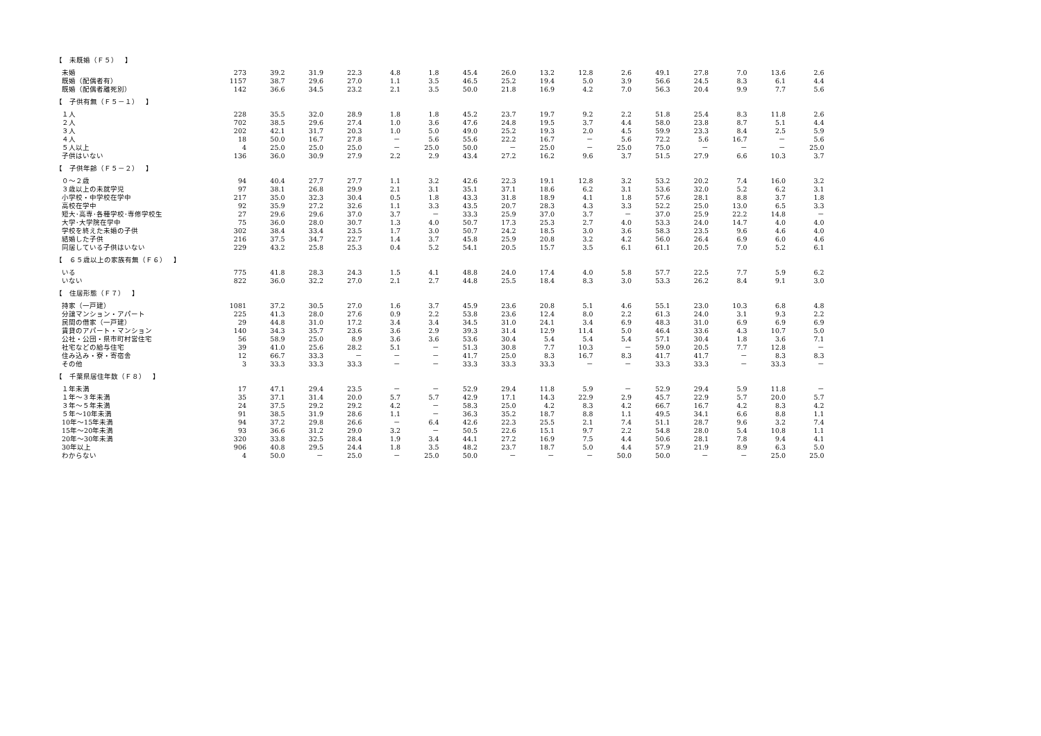| 【 未既婚（Ｆ５） 】 | | | | | | | | | | | | | | | | |
| 未婚 | 273 | 39.2 | 31.9 | 22.3 | 4.8 | 1.8 | 45.4 | 26.0 | 13.2 | 12.8 | 2.6 | 49.1 | 27.8 | 7.0 | 13.6 | 2.6 |
| 既婚（配偶者有） | 1157 | 38.7 | 29.6 | 27.0 | 1.1 | 3.5 | 46.5 | 25.2 | 19.4 | 5.0 | 3.9 | 56.6 | 24.5 | 8.3 | 6.1 | 4.4 |
| 既婚（配偶者離死別） | 142 | 36.6 | 34.5 | 23.2 | 2.1 | 3.5 | 50.0 | 21.8 | 16.9 | 4.2 | 7.0 | 56.3 | 20.4 | 9.9 | 7.7 | 5.6 |
| 【 子供有無（Ｆ５－１） 】 | | | | | | | | | | | | | | | | |
| １人 | 228 | 35.5 | 32.0 | 28.9 | 1.8 | 1.8 | 45.2 | 23.7 | 19.7 | 9.2 | 2.2 | 51.8 | 25.4 | 8.3 | 11.8 | 2.6 |
| ２人 | 702 | 38.5 | 29.6 | 27.4 | 1.0 | 3.6 | 47.6 | 24.8 | 19.5 | 3.7 | 4.4 | 58.0 | 23.8 | 8.7 | 5.1 | 4.4 |
| ３人 | 202 | 42.1 | 31.7 | 20.3 | 1.0 | 5.0 | 49.0 | 25.2 | 19.3 | 2.0 | 4.5 | 59.9 | 23.3 | 8.4 | 2.5 | 5.9 |
| ４人 | 18 | 50.0 | 16.7 | 27.8 | － | 5.6 | 55.6 | 22.2 | 16.7 | － | 5.6 | 72.2 | 5.6 | 16.7 | － | 5.6 |
| ５人以上 | 4 | 25.0 | 25.0 | 25.0 | － | 25.0 | 50.0 | － | 25.0 | － | 25.0 | 75.0 | － | － | － | 25.0 |
| 子供はいない | 136 | 36.0 | 30.9 | 27.9 | 2.2 | 2.9 | 43.4 | 27.2 | 16.2 | 9.6 | 3.7 | 51.5 | 27.9 | 6.6 | 10.3 | 3.7 |
| 【 子供年齢（Ｆ５－２） 】 | | | | | | | | | | | | | | | | |
| ０～２歳 | 94 | 40.4 | 27.7 | 27.7 | 1.1 | 3.2 | 42.6 | 22.3 | 19.1 | 12.8 | 3.2 | 53.2 | 20.2 | 7.4 | 16.0 | 3.2 |
| ３歳以上の未就学児 | 97 | 38.1 | 26.8 | 29.9 | 2.1 | 3.1 | 35.1 | 37.1 | 18.6 | 6.2 | 3.1 | 53.6 | 32.0 | 5.2 | 6.2 | 3.1 |
| 小学校・中学校在学中 | 217 | 35.0 | 32.3 | 30.4 | 0.5 | 1.8 | 43.3 | 31.8 | 18.9 | 4.1 | 1.8 | 57.6 | 28.1 | 8.8 | 3.7 | 1.8 |
| 高校在学中 | 92 | 35.9 | 27.2 | 32.6 | 1.1 | 3.3 | 43.5 | 20.7 | 28.3 | 4.3 | 3.3 | 52.2 | 25.0 | 13.0 | 6.5 | 3.3 |
| 短大･高専･各種学校･専修学校生 | 27 | 29.6 | 29.6 | 37.0 | 3.7 | － | 33.3 | 25.9 | 37.0 | 3.7 | － | 37.0 | 25.9 | 22.2 | 14.8 | － |
| 大学･大学院在学中 | 75 | 36.0 | 28.0 | 30.7 | 1.3 | 4.0 | 50.7 | 17.3 | 25.3 | 2.7 | 4.0 | 53.3 | 24.0 | 14.7 | 4.0 | 4.0 |
| 学校を終えた未婚の子供 | 302 | 38.4 | 33.4 | 23.5 | 1.7 | 3.0 | 50.7 | 24.2 | 18.5 | 3.0 | 3.6 | 58.3 | 23.5 | 9.6 | 4.6 | 4.0 |
| 結婚した子供 | 216 | 37.5 | 34.7 | 22.7 | 1.4 | 3.7 | 45.8 | 25.9 | 20.8 | 3.2 | 4.2 | 56.0 | 26.4 | 6.9 | 6.0 | 4.6 |
| 同居している子供はいない | 229 | 43.2 | 25.8 | 25.3 | 0.4 | 5.2 | 54.1 | 20.5 | 15.7 | 3.5 | 6.1 | 61.1 | 20.5 | 7.0 | 5.2 | 6.1 |
| 【 ６５歳以上の家族有無（Ｆ６） 】 | | | | | | | | | | | | | | | | |
| いる | 775 | 41.8 | 28.3 | 24.3 | 1.5 | 4.1 | 48.8 | 24.0 | 17.4 | 4.0 | 5.8 | 57.7 | 22.5 | 7.7 | 5.9 | 6.2 |
| いない | 822 | 36.0 | 32.2 | 27.0 | 2.1 | 2.7 | 44.8 | 25.5 | 18.4 | 8.3 | 3.0 | 53.3 | 26.2 | 8.4 | 9.1 | 3.0 |
| 【 住居形態（Ｆ７） 】 | | | | | | | | | | | | | | | | |
| 持家（一戸建） | 1081 | 37.2 | 30.5 | 27.0 | 1.6 | 3.7 | 45.9 | 23.6 | 20.8 | 5.1 | 4.6 | 55.1 | 23.0 | 10.3 | 6.8 | 4.8 |
| 分譲マンション・アパート | 225 | 41.3 | 28.0 | 27.6 | 0.9 | 2.2 | 53.8 | 23.6 | 12.4 | 8.0 | 2.2 | 61.3 | 24.0 | 3.1 | 9.3 | 2.2 |
| 民間の借家（一戸建） | 29 | 44.8 | 31.0 | 17.2 | 3.4 | 3.4 | 34.5 | 31.0 | 24.1 | 3.4 | 6.9 | 48.3 | 31.0 | 6.9 | 6.9 | 6.9 |
| 賃貸のアパート・マンション | 140 | 34.3 | 35.7 | 23.6 | 3.6 | 2.9 | 39.3 | 31.4 | 12.9 | 11.4 | 5.0 | 46.4 | 33.6 | 4.3 | 10.7 | 5.0 |
| 公社・公団・県市町村営住宅 | 56 | 58.9 | 25.0 | 8.9 | 3.6 | 3.6 | 53.6 | 30.4 | 5.4 | 5.4 | 5.4 | 57.1 | 30.4 | 1.8 | 3.6 | 7.1 |
| 社宅などの給与住宅 | 39 | 41.0 | 25.6 | 28.2 | 5.1 | － | 51.3 | 30.8 | 7.7 | 10.3 | － | 59.0 | 20.5 | 7.7 | 12.8 | － |
| 住み込み・寮・寄宿舎 | 12 | 66.7 | 33.3 | － | － | － | 41.7 | 25.0 | 8.3 | 16.7 | 8.3 | 41.7 | 41.7 | － | 8.3 | 8.3 |
| その他 | 3 | 33.3 | 33.3 | 33.3 | － | － | 33.3 | 33.3 | 33.3 | － | － | 33.3 | 33.3 | － | 33.3 | － |
| 【 千葉県居住年数（Ｆ８） 】 | | | | | | | | | | | | | | | | |
| １年未満 | 17 | 47.1 | 29.4 | 23.5 | － | － | 52.9 | 29.4 | 11.8 | 5.9 | － | 52.9 | 29.4 | 5.9 | 11.8 | － |
| １年～３年未満 | 35 | 37.1 | 31.4 | 20.0 | 5.7 | 5.7 | 42.9 | 17.1 | 14.3 | 22.9 | 2.9 | 45.7 | 22.9 | 5.7 | 20.0 | 5.7 |
| ３年～５年未満 | 24 | 37.5 | 29.2 | 29.2 | 4.2 | － | 58.3 | 25.0 | 4.2 | 8.3 | 4.2 | 66.7 | 16.7 | 4.2 | 8.3 | 4.2 |
| ５年～10年未満 | 91 | 38.5 | 31.9 | 28.6 | 1.1 | － | 36.3 | 35.2 | 18.7 | 8.8 | 1.1 | 49.5 | 34.1 | 6.6 | 8.8 | 1.1 |
| 10年～15年未満 | 94 | 37.2 | 29.8 | 26.6 | － | 6.4 | 42.6 | 22.3 | 25.5 | 2.1 | 7.4 | 51.1 | 28.7 | 9.6 | 3.2 | 7.4 |
| 15年～20年未満 | 93 | 36.6 | 31.2 | 29.0 | 3.2 | － | 50.5 | 22.6 | 15.1 | 9.7 | 2.2 | 54.8 | 28.0 | 5.4 | 10.8 | 1.1 |
| 20年～30年未満 | 320 | 33.8 | 32.5 | 28.4 | 1.9 | 3.4 | 44.1 | 27.2 | 16.9 | 7.5 | 4.4 | 50.6 | 28.1 | 7.8 | 9.4 | 4.1 |
| 30年以上 | 906 | 40.8 | 29.5 | 24.4 | 1.8 | 3.5 | 48.2 | 23.7 | 18.7 | 5.0 | 4.4 | 57.9 | 21.9 | 8.9 | 6.3 | 5.0 |
| わからない | 4 | 50.0 | － | 25.0 | － | 25.0 | 50.0 | － | － | － | 50.0 | 50.0 | － | － | 25.0 | 25.0 |